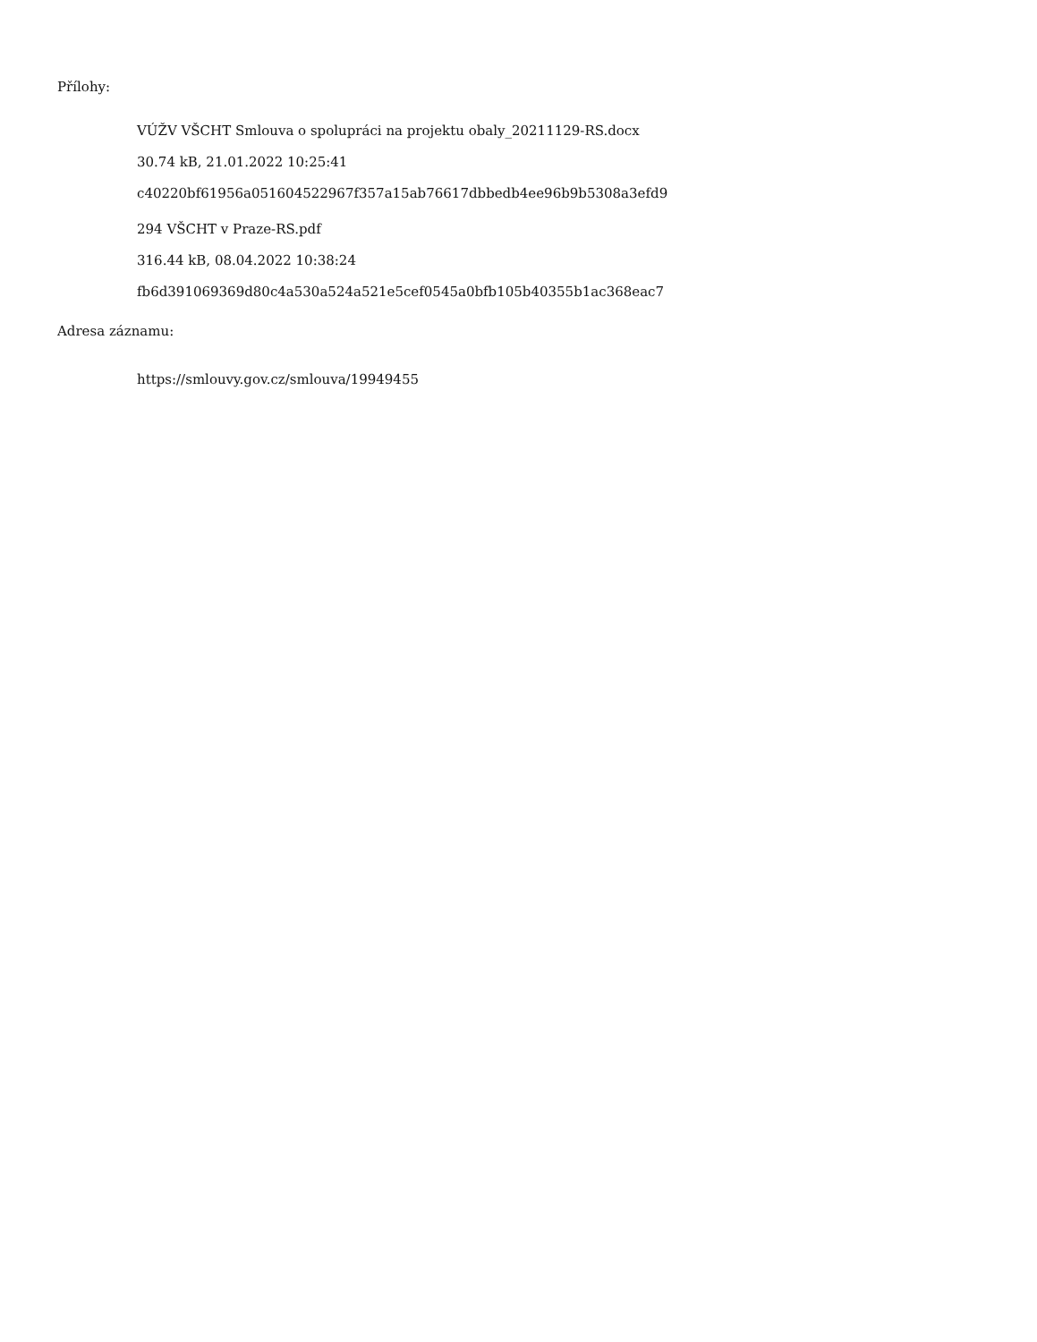Přílohy:
VÚŽV VŠCHT Smlouva o spolupráci na projektu obaly_20211129-RS.docx
30.74 kB, 21.01.2022 10:25:41
c40220bf61956a051604522967f357a15ab76617dbbedb4ee96b9b5308a3efd9
294 VŠCHT v Praze-RS.pdf
316.44 kB, 08.04.2022 10:38:24
fb6d391069369d80c4a530a524a521e5cef0545a0bfb105b40355b1ac368eac7
Adresa záznamu:
https://smlouvy.gov.cz/smlouva/19949455